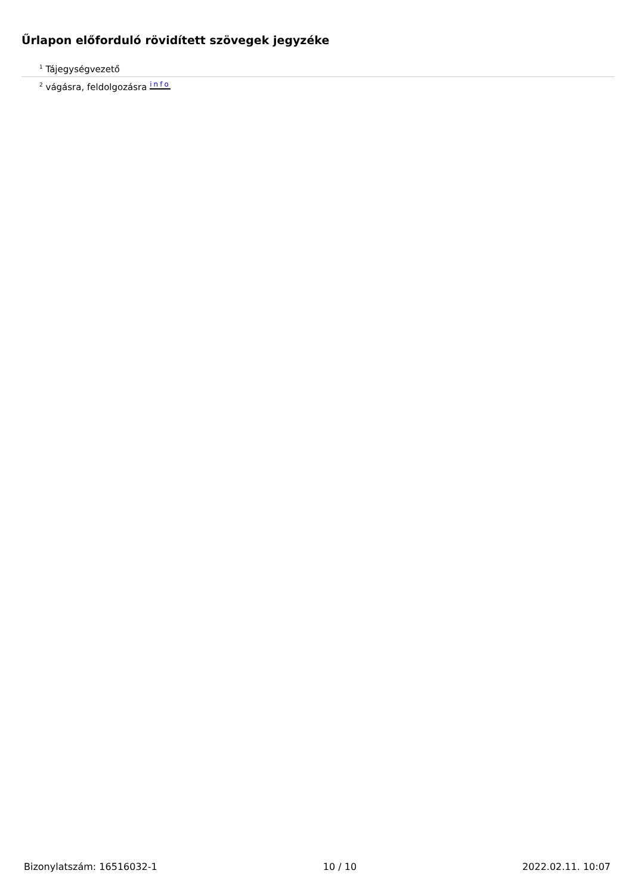Űrlapon előforduló rövidített szövegek jegyzéke
<sup>1</sup> Tájegységvezető
<sup>2</sup> vágásra, feldolgozásra info
Bizonylatszám: 16516032-1 10 / 10 2022.02.11. 10:07